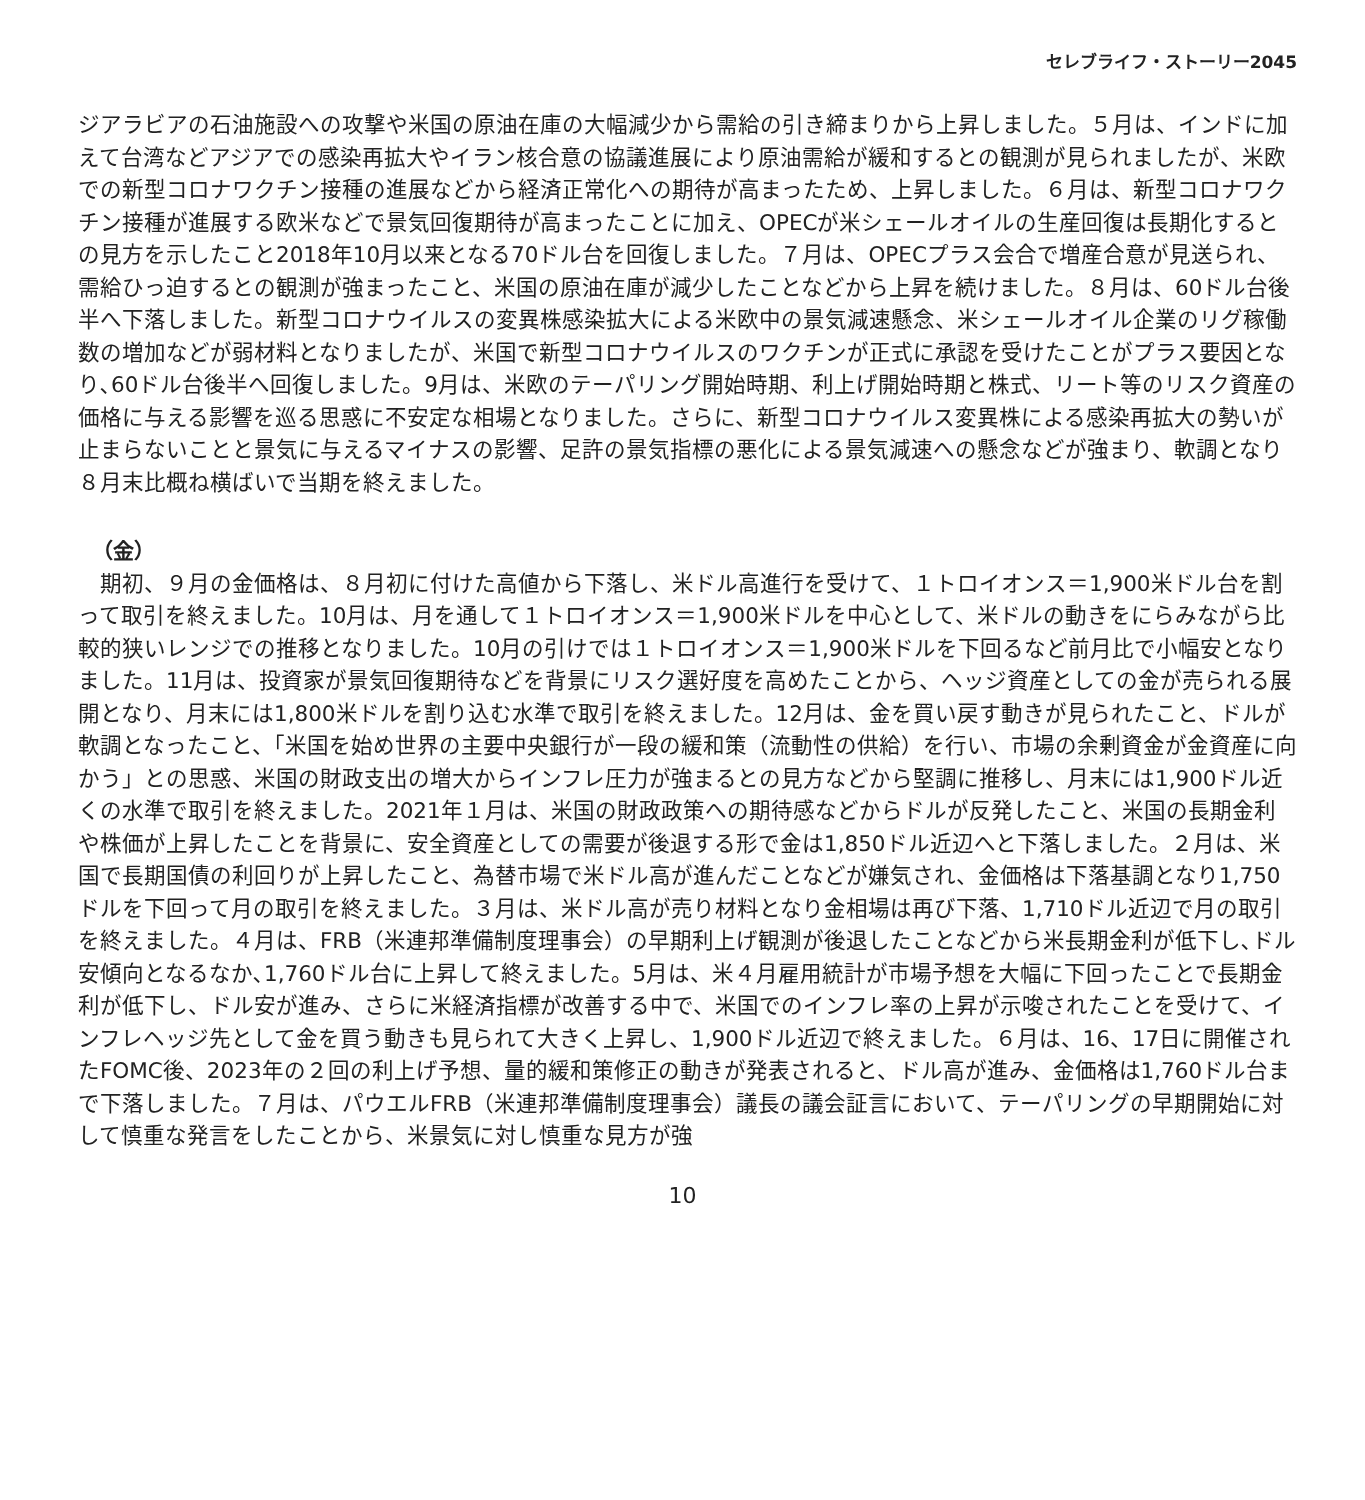セレブライフ・ストーリー2045
ジアラビアの石油施設への攻撃や米国の原油在庫の大幅減少から需給の引き締まりから上昇しました。５月は、インドに加えて台湾などアジアでの感染再拡大やイラン核合意の協議進展により原油需給が緩和するとの観測が見られましたが、米欧での新型コロナワクチン接種の進展などから経済正常化への期待が高まったため、上昇しました。６月は、新型コロナワクチン接種が進展する欧米などで景気回復期待が高まったことに加え、OPECが米シェールオイルの生産回復は長期化するとの見方を示したこと2018年10月以来となる70ドル台を回復しました。７月は、OPECプラス会合で増産合意が見送られ、需給ひっ迫するとの観測が強まったこと、米国の原油在庫が減少したことなどから上昇を続けました。８月は、60ドル台後半へ下落しました。新型コロナウイルスの変異株感染拡大による米欧中の景気減速懸念、米シェールオイル企業のリグ稼働数の増加などが弱材料となりましたが、米国で新型コロナウイルスのワクチンが正式に承認を受けたことがプラス要因となり､60ドル台後半へ回復しました。9月は、米欧のテーパリング開始時期、利上げ開始時期と株式、リート等のリスク資産の価格に与える影響を巡る思惑に不安定な相場となりました。さらに、新型コロナウイルス変異株による感染再拡大の勢いが止まらないことと景気に与えるマイナスの影響、足許の景気指標の悪化による景気減速への懸念などが強まり、軟調となり８月末比概ね横ばいで当期を終えました。
（金）
　期初、９月の金価格は、８月初に付けた高値から下落し、米ドル高進行を受けて、１トロイオンス＝1,900米ドル台を割って取引を終えました。10月は、月を通して１トロイオンス＝1,900米ドルを中心として、米ドルの動きをにらみながら比較的狭いレンジでの推移となりました。10月の引けでは１トロイオンス＝1,900米ドルを下回るなど前月比で小幅安となりました。11月は、投資家が景気回復期待などを背景にリスク選好度を高めたことから、ヘッジ資産としての金が売られる展開となり、月末には1,800米ドルを割り込む水準で取引を終えました。12月は、金を買い戻す動きが見られたこと、ドルが軟調となったこと、「米国を始め世界の主要中央銀行が一段の緩和策（流動性の供給）を行い、市場の余剰資金が金資産に向かう」との思惑、米国の財政支出の増大からインフレ圧力が強まるとの見方などから堅調に推移し、月末には1,900ドル近くの水準で取引を終えました。2021年１月は、米国の財政政策への期待感などからドルが反発したこと、米国の長期金利や株価が上昇したことを背景に、安全資産としての需要が後退する形で金は1,850ドル近辺へと下落しました。２月は、米国で長期国債の利回りが上昇したこと、為替市場で米ドル高が進んだことなどが嫌気され、金価格は下落基調となり1,750ドルを下回って月の取引を終えました。３月は、米ドル高が売り材料となり金相場は再び下落、1,710ドル近辺で月の取引を終えました。４月は、FRB（米連邦準備制度理事会）の早期利上げ観測が後退したことなどから米長期金利が低下し､ドル安傾向となるなか､1,760ドル台に上昇して終えました。5月は、米４月雇用統計が市場予想を大幅に下回ったことで長期金利が低下し、ドル安が進み、さらに米経済指標が改善する中で、米国でのインフレ率の上昇が示唆されたことを受けて、インフレヘッジ先として金を買う動きも見られて大きく上昇し、1,900ドル近辺で終えました。６月は、16、17日に開催されたFOMC後、2023年の２回の利上げ予想、量的緩和策修正の動きが発表されると、ドル高が進み、金価格は1,760ドル台まで下落しました。７月は、パウエルFRB（米連邦準備制度理事会）議長の議会証言において、テーパリングの早期開始に対して慎重な発言をしたことから、米景気に対し慎重な見方が強
10